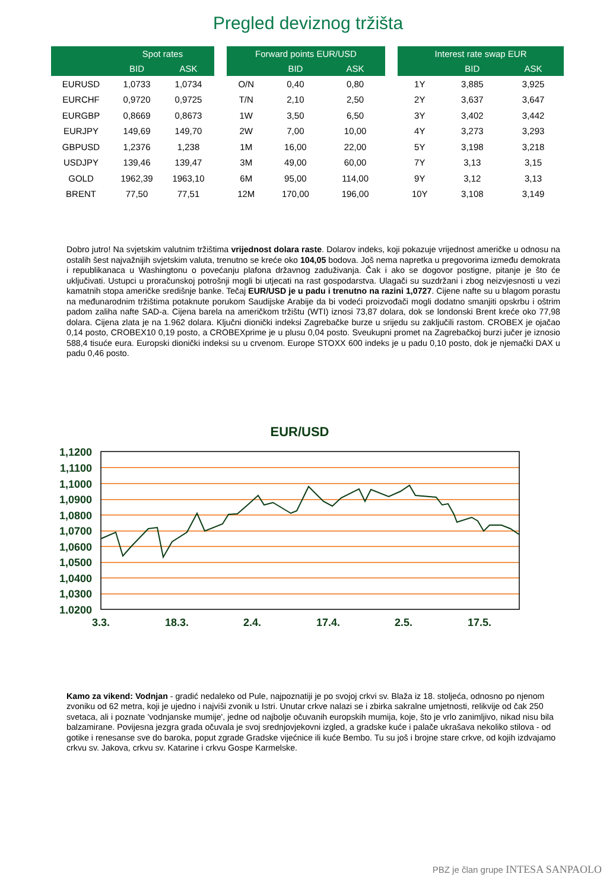Pregled deviznog tržišta
| | Spot rates | |
| --- | --- | --- |
| | BID | ASK |
| EURUSD | 1,0733 | 1,0734 |
| EURCHF | 0,9720 | 0,9725 |
| EURGBP | 0,8669 | 0,8673 |
| EURJPY | 149,69 | 149,70 |
| GBPUSD | 1,2376 | 1,238 |
| USDJPY | 139,46 | 139,47 |
| GOLD | 1962,39 | 1963,10 |
| BRENT | 77,50 | 77,51 |
| Forward points EUR/USD | | |
| --- | --- | --- |
| | BID | ASK |
| O/N | 0,40 | 0,80 |
| T/N | 2,10 | 2,50 |
| 1W | 3,50 | 6,50 |
| 2W | 7,00 | 10,00 |
| 1M | 16,00 | 22,00 |
| 3M | 49,00 | 60,00 |
| 6M | 95,00 | 114,00 |
| 12M | 170,00 | 196,00 |
| Interest rate swap EUR | | |
| --- | --- | --- |
| | BID | ASK |
| 1Y | 3,885 | 3,925 |
| 2Y | 3,637 | 3,647 |
| 3Y | 3,402 | 3,442 |
| 4Y | 3,273 | 3,293 |
| 5Y | 3,198 | 3,218 |
| 7Y | 3,13 | 3,15 |
| 9Y | 3,12 | 3,13 |
| 10Y | 3,108 | 3,149 |
Dobro jutro! Na svjetskim valutnim tržištima vrijednost dolara raste. Dolarov indeks, koji pokazuje vrijednost američke u odnosu na ostalih šest najvažnijih svjetskim valuta, trenutno se kreće oko 104,05 bodova. Još nema napretka u pregovorima između demokrata i republikanaca u Washingtonu o povećanju plafona državnog zaduživanja. Čak i ako se dogovor postigne, pitanje je što će uključivati. Ustupci u proračunskoj potrošnji mogli bi utjecati na rast gospodarstva. Ulagači su suzdržani i zbog neizvjesnosti u vezi kamatnih stopa američke središnje banke. Tečaj EUR/USD je u padu i trenutno na razini 1,0727. Cijene nafte su u blagom porastu na međunarodnim tržištima potaknute porukom Saudijske Arabije da bi vodeći proizvođači mogli dodatno smanjiti opskrbu i oštrim padom zaliha nafte SAD-a. Cijena barela na američkom tržištu (WTI) iznosi 73,87 dolara, dok se londonski Brent kreće oko 77,98 dolara. Cijena zlata je na 1.962 dolara. Ključni dionički indeksi Zagrebačke burze u srijedu su zaključili rastom. CROBEX je ojačao 0,14 posto, CROBEX10 0,19 posto, a CROBEXprime je u plusu 0,04 posto. Sveukupni promet na Zagrebačkoj burzi jučer je iznosio 588,4 tisuće eura. Europski dionički indeksi su u crvenom. Europe STOXX 600 indeks je u padu 0,10 posto, dok je njemački DAX u padu 0,46 posto.
EUR/USD
1,1200
1,1100
1,1000
1,0900
1,0800
1,0700
1,0600
1,0500
1,0400
1,0300
1,0200
3.3.
18.3.
2.4.
17.4.
2.5.
17.5.
Kamo za vikend: Vodnjan - gradić nedaleko od Pule, najpoznatiji je po svojoj crkvi sv. Blaža iz 18. stoljeća, odnosno po njenom zvoniku od 62 metra, koji je ujedno i najviši zvonik u Istri. Unutar crkve nalazi se i zbirka sakralne umjetnosti, relikvije od čak 250 svetaca, ali i poznate 'vodnjanske mumije', jedne od najbolje očuvanih europskih mumija, koje, što je vrlo zanimljivo, nikad nisu bila balzamirane. Povijesna jezgra grada očuvala je svoj srednjovjekovni izgled, a gradske kuće i palače ukrašava nekoliko stilova - od gotike i renesanse sve do baroka, poput zgrade Gradske vijećnice ili kuće Bembo. Tu su još i brojne stare crkve, od kojih izdvajamo crkvu sv. Jakova, crkvu sv. Katarine i crkvu Gospe Karmelske.
PBZ je član grupe INTESA SANPAOLO